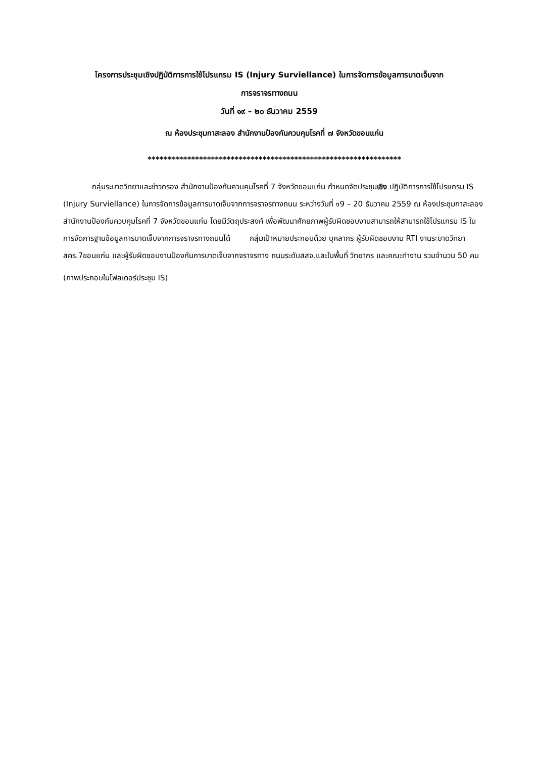โครงการประชุมเชิงปฏิบัติการการใช้โปรแกรม IS (Injury Surviellance) ในการจัดการข้อมูลการบาดเจ็บจาก
การจราจรทางถนน
วันที่ ๑๙ – ๒๐ ธันวาคม 2559
ณ ห้องประชุมกาสะลอง สำนักงานป้องกันควบคุมโรคที่ ๗ จังหวัดขอนแก่น
****************************************************************
กลุ่มระบาดวิทยาและข่าวกรอง สำนักงานป้องกันควบคุมโรคที่ 7 จังหวัดขอนแก่น กำหนดจัดประชุมเชิง ปฏิบัติการการใช้โปรแกรม IS (Injury Surviellance) ในการจัดการข้อมูลการบาดเจ็บจากการจราจรทางถนน ระหว่างวันที่ ๑9 – 20 ธันวาคม 2559 ณ ห้องประชุมกาสะลอง สำนักงานป้องกันควบคุมโรคที่ 7 จังหวัดขอนแก่น โดยมีวัตถุประสงค์ เพื่อพัฒนาศักยภาพผู้รับผิดชอบงานสามารถให้สามารถใช้โปรแกรม IS ในการจัดการฐานข้อมูลการบาดเจ็บจากการจราจรทางถนนได้ กลุ่มเป้าหมายประกอบด้วย บุคลากร ผู้รับผิดชอบงาน RTI งานระบาดวิทยาสคร.7ขอนแก่น และผู้รับผิดชอบงานป้องกันการบาดเจ็บจากจราจรทาง ถนนระดับสสจ.และในพื้นที่ วิทยากร และคณะทำงาน รวมจำนวน 50 คน
(ภาพประกอบในโฟลเดอร์ประชุม IS)